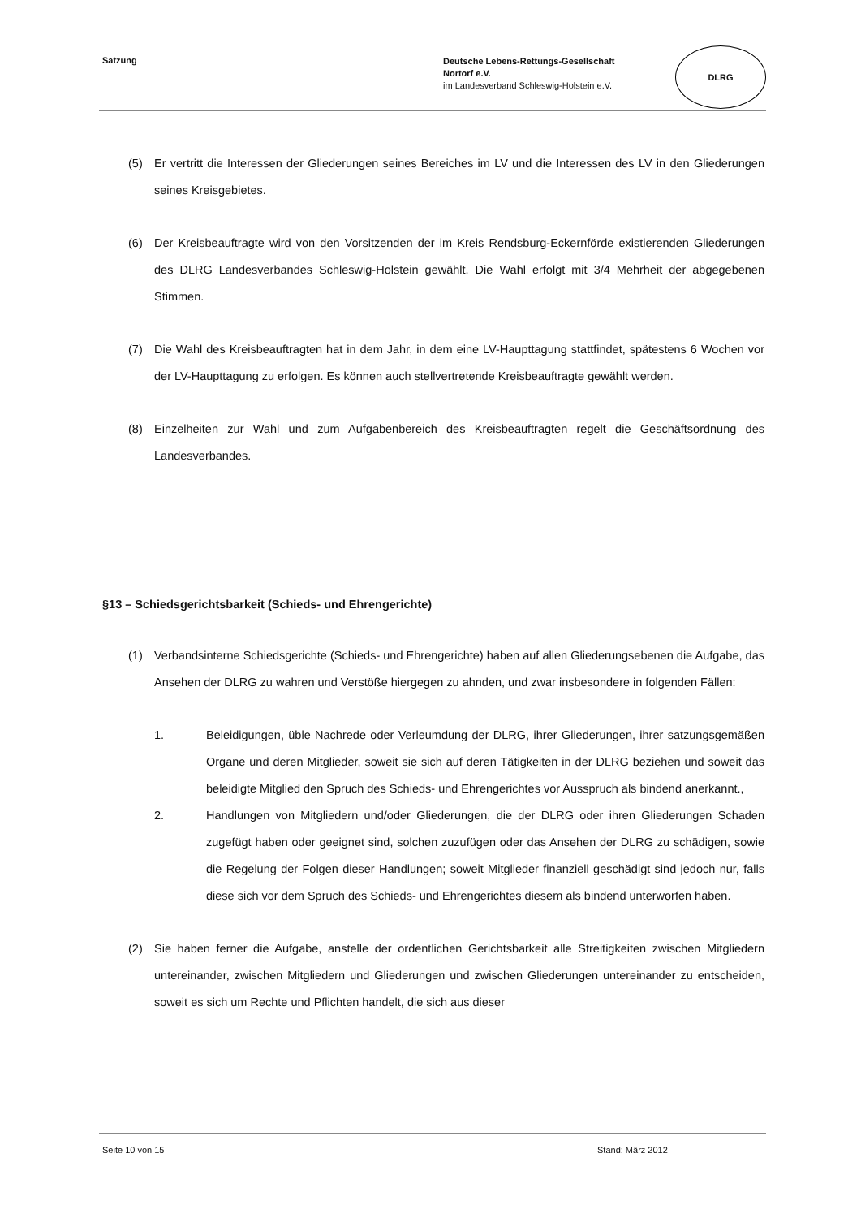Satzung
Deutsche Lebens-Rettungs-Gesellschaft
Nortorf e.V.
im Landesverband Schleswig-Holstein e.V.
DLRG
(5) Er vertritt die Interessen der Gliederungen seines Bereiches im LV und die Interessen des LV in den Gliederungen seines Kreisgebietes.
(6) Der Kreisbeauftragte wird von den Vorsitzenden der im Kreis Rendsburg-Eckernförde existierenden Gliederungen des DLRG Landesverbandes Schleswig-Holstein gewählt. Die Wahl erfolgt mit 3/4 Mehrheit der abgegebenen Stimmen.
(7) Die Wahl des Kreisbeauftragten hat in dem Jahr, in dem eine LV-Haupttagung stattfindet, spätestens 6 Wochen vor der LV-Haupttagung zu erfolgen. Es können auch stellvertretende Kreisbeauftragte gewählt werden.
(8) Einzelheiten zur Wahl und zum Aufgabenbereich des Kreisbeauftragten regelt die Geschäftsordnung des Landesverbandes.
§13 – Schiedsgerichtsbarkeit (Schieds- und Ehrengerichte)
(1) Verbandsinterne Schiedsgerichte (Schieds- und Ehrengerichte) haben auf allen Gliederungsebenen die Aufgabe, das Ansehen der DLRG zu wahren und Verstöße hiergegen zu ahnden, und zwar insbesondere in folgenden Fällen:
1. Beleidigungen, üble Nachrede oder Verleumdung der DLRG, ihrer Gliederungen, ihrer satzungsgemäßen Organe und deren Mitglieder, soweit sie sich auf deren Tätigkeiten in der DLRG beziehen und soweit das beleidigte Mitglied den Spruch des Schieds- und Ehrengerichtes vor Ausspruch als bindend anerkannt.,
2. Handlungen von Mitgliedern und/oder Gliederungen, die der DLRG oder ihren Gliederungen Schaden zugefügt haben oder geeignet sind, solchen zuzufügen oder das Ansehen der DLRG zu schädigen, sowie die Regelung der Folgen dieser Handlungen; soweit Mitglieder finanziell geschädigt sind jedoch nur, falls diese sich vor dem Spruch des Schieds- und Ehrengerichtes diesem als bindend unterworfen haben.
(2) Sie haben ferner die Aufgabe, anstelle der ordentlichen Gerichtsbarkeit alle Streitigkeiten zwischen Mitgliedern untereinander, zwischen Mitgliedern und Gliederungen und zwischen Gliederungen untereinander zu entscheiden, soweit es sich um Rechte und Pflichten handelt, die sich aus dieser
Seite 10 von 15 Stand: März 2012